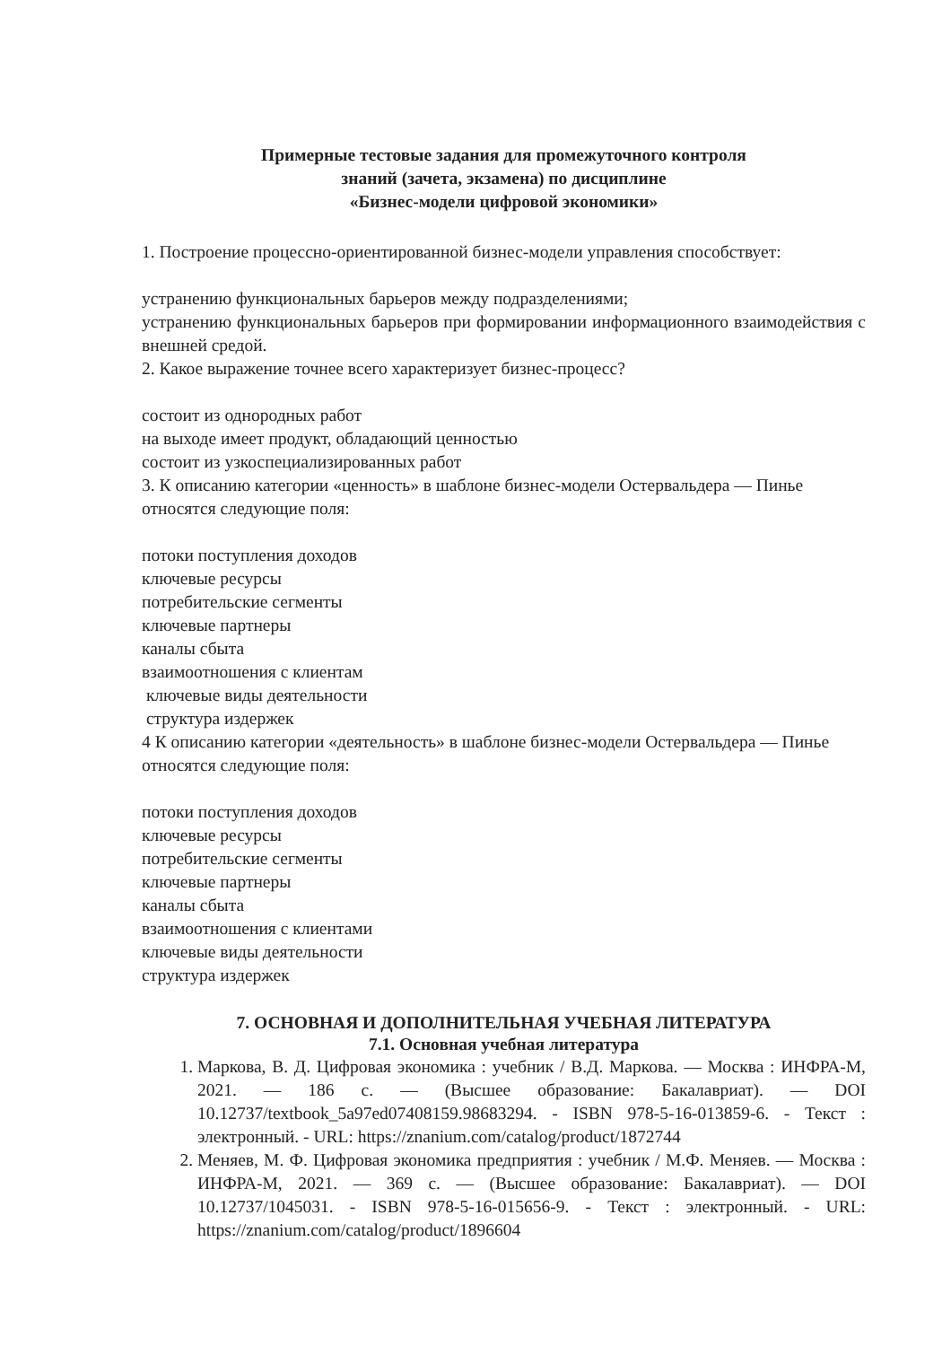Примерные тестовые задания для промежуточного контроля
знаний (зачета, экзамена) по дисциплине
«Бизнес-модели цифровой экономики»
1. Построение процессно-ориентированной бизнес-модели управления способствует:
устранению функциональных барьеров между подразделениями;
устранению функциональных барьеров при формировании информационного взаимодействия с внешней средой.
2. Какое выражение точнее всего характеризует бизнес-процесс?
состоит из однородных работ
на выходе имеет продукт, обладающий ценностью
состоит из узкоспециализированных работ
3. К описанию категории «ценность» в шаблоне бизнес-модели Остервальдера — Пинье относятся следующие поля:
потоки поступления доходов
ключевые ресурсы
потребительские сегменты
ключевые партнеры
каналы сбыта
взаимоотношения с клиентам
ключевые виды деятельности
структура издержек
4 К описанию категории «деятельность» в шаблоне бизнес-модели Остервальдера — Пинье относятся следующие поля:
потоки поступления доходов
ключевые ресурсы
потребительские сегменты
ключевые партнеры
каналы сбыта
взаимоотношения с клиентами
ключевые виды деятельности
структура издержек
7. ОСНОВНАЯ И ДОПОЛНИТЕЛЬНАЯ УЧЕБНАЯ ЛИТЕРАТУРА
7.1. Основная учебная литература
1. Маркова, В. Д. Цифровая экономика : учебник / В.Д. Маркова. — Москва : ИНФРА-М, 2021. — 186 с. — (Высшее образование: Бакалавриат). — DOI 10.12737/textbook_5a97ed07408159.98683294. - ISBN 978-5-16-013859-6. - Текст : электронный. - URL: https://znanium.com/catalog/product/1872744
2. Меняев, М. Ф. Цифровая экономика предприятия : учебник / М.Ф. Меняев. — Москва : ИНФРА-М, 2021. — 369 с. — (Высшее образование: Бакалавриат). — DOI 10.12737/1045031. - ISBN 978-5-16-015656-9. - Текст : электронный. - URL: https://znanium.com/catalog/product/1896604